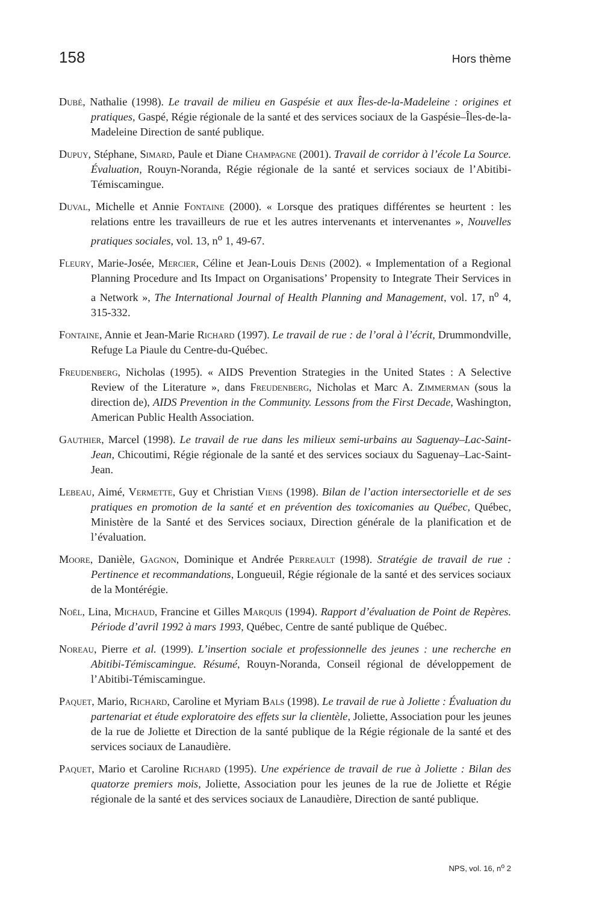158 Hors thème
Dubé, Nathalie (1998). Le travail de milieu en Gaspésie et aux Îles-de-la-Madeleine : origines et pratiques, Gaspé, Régie régionale de la santé et des services sociaux de la Gaspésie–Îles-de-la-Madeleine Direction de santé publique.
Dupuy, Stéphane, Simard, Paule et Diane Champagne (2001). Travail de corridor à l’école La Source. Évaluation, Rouyn-Noranda, Régie régionale de la santé et services sociaux de l’Abitibi-Témiscamingue.
Duval, Michelle et Annie Fontaine (2000). « Lorsque des pratiques différentes se heurtent : les relations entre les travailleurs de rue et les autres intervenants et intervenantes », Nouvelles pratiques sociales, vol. 13, n<sup>o</sup> 1, 49-67.
Fleury, Marie-Josée, Mercier, Céline et Jean-Louis Denis (2002). « Implementation of a Regional Planning Procedure and Its Impact on Organisations’ Propensity to Integrate Their Services in a Network », The International Journal of Health Planning and Management, vol. 17, n<sup>o</sup> 4, 315-332.
Fontaine, Annie et Jean-Marie Richard (1997). Le travail de rue : de l’oral à l’écrit, Drummondville, Refuge La Piaule du Centre-du-Québec.
Freudenberg, Nicholas (1995). « AIDS Prevention Strategies in the United States : A Selective Review of the Literature », dans Freudenberg, Nicholas et Marc A. Zimmerman (sous la direction de), AIDS Prevention in the Community. Lessons from the First Decade, Washington, American Public Health Association.
Gauthier, Marcel (1998). Le travail de rue dans les milieux semi-urbains au Saguenay–Lac-Saint-Jean, Chicoutimi, Régie régionale de la santé et des services sociaux du Saguenay–Lac-Saint-Jean.
Lebeau, Aimé, Vermette, Guy et Christian Viens (1998). Bilan de l’action intersectorielle et de ses pratiques en promotion de la santé et en prévention des toxicomanies au Québec, Québec, Ministère de la Santé et des Services sociaux, Direction générale de la planification et de l’évaluation.
Moore, Danièle, Gagnon, Dominique et Andrée Perreault (1998). Stratégie de travail de rue : Pertinence et recommandations, Longueuil, Régie régionale de la santé et des services sociaux de la Montérégie.
Noël, Lina, Michaud, Francine et Gilles Marquis (1994). Rapport d’évaluation de Point de Repères. Période d’avril 1992 à mars 1993, Québec, Centre de santé publique de Québec.
Noreau, Pierre et al. (1999). L’insertion sociale et professionnelle des jeunes : une recherche en Abitibi-Témiscamingue. Résumé, Rouyn-Noranda, Conseil régional de développement de l’Abitibi-Témiscamingue.
Paquet, Mario, Richard, Caroline et Myriam Bals (1998). Le travail de rue à Joliette : Évaluation du partenariat et étude exploratoire des effets sur la clientèle, Joliette, Association pour les jeunes de la rue de Joliette et Direction de la santé publique de la Régie régionale de la santé et des services sociaux de Lanaudière.
Paquet, Mario et Caroline Richard (1995). Une expérience de travail de rue à Joliette : Bilan des quatorze premiers mois, Joliette, Association pour les jeunes de la rue de Joliette et Régie régionale de la santé et des services sociaux de Lanaudière, Direction de santé publique.
NPS, vol. 16, n<sup>o</sup> 2